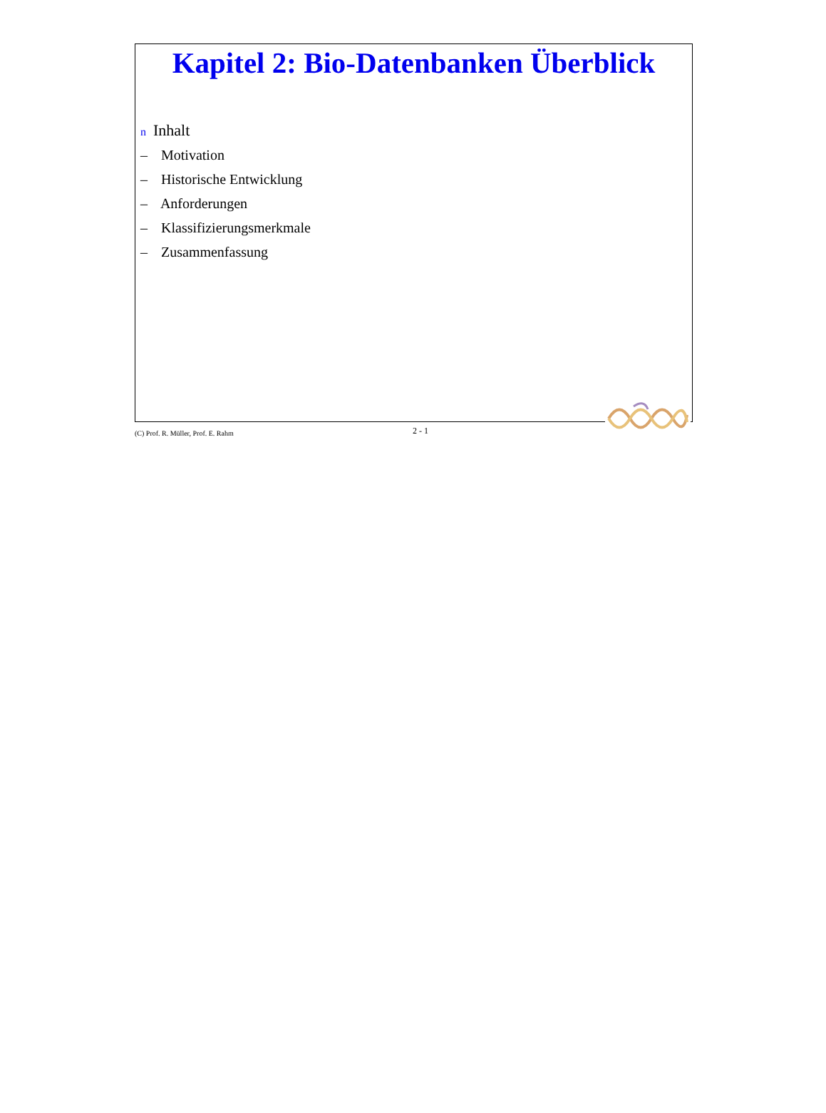Kapitel 2: Bio-Datenbanken Überblick
n Inhalt
– Motivation
– Historische Entwicklung
– Anforderungen
– Klassifizierungsmerkmale
– Zusammenfassung
(C) Prof. R. Müller, Prof. E. Rahm
2 - 1